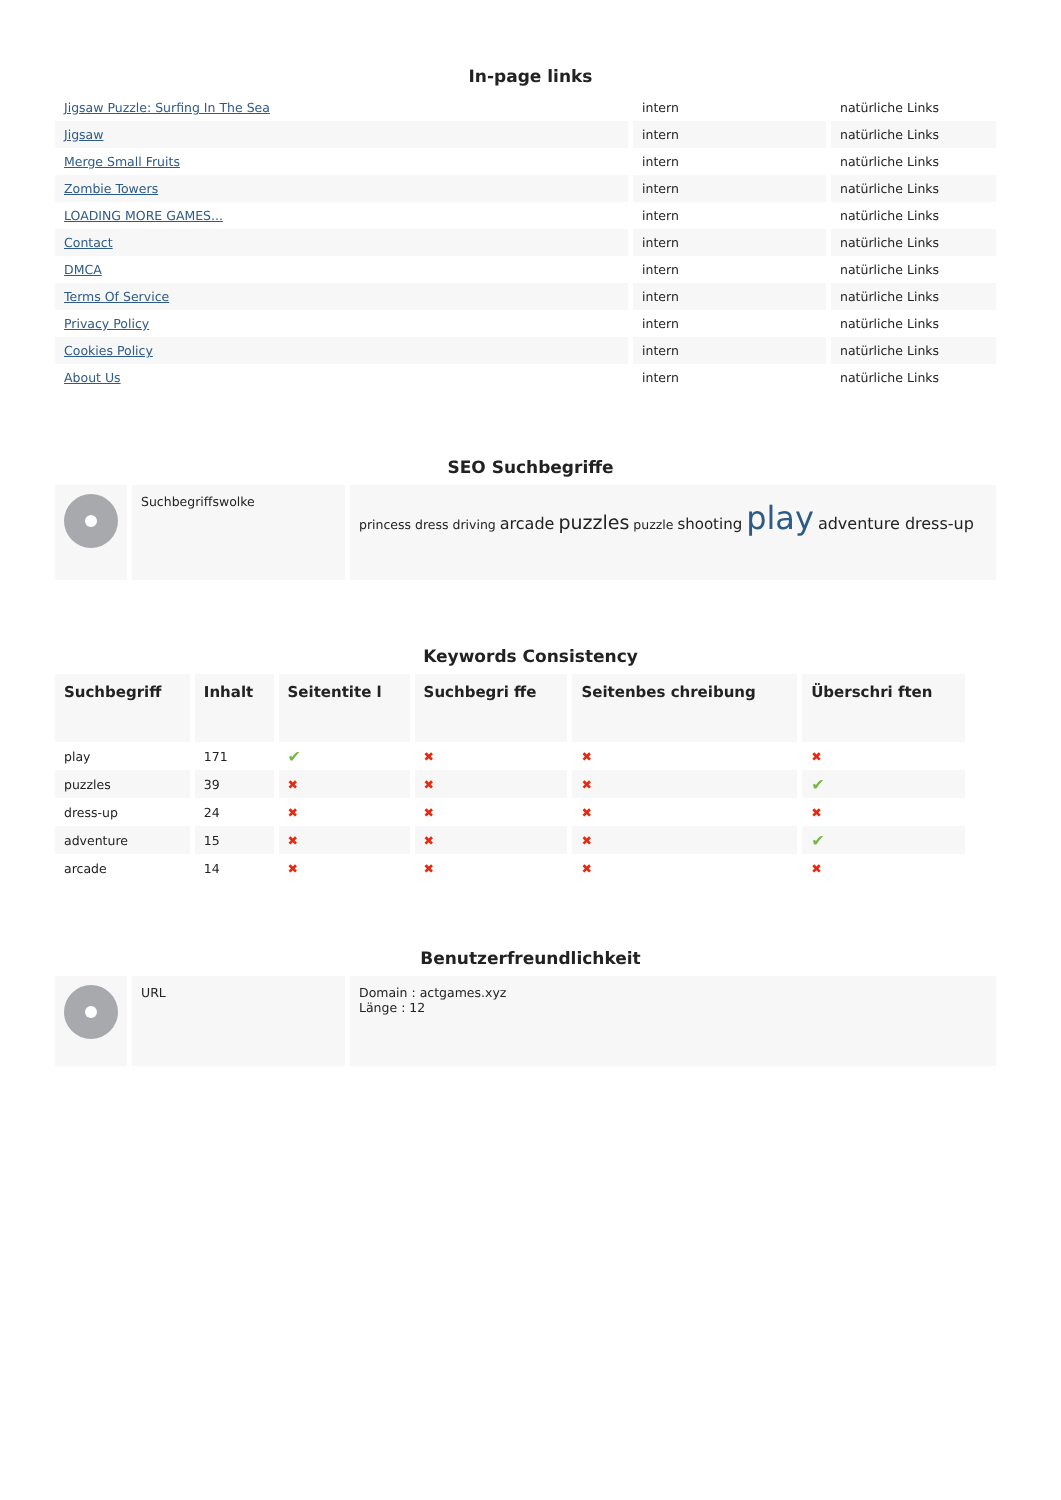In-page links
| Jigsaw Puzzle: Surfing In The Sea | intern | natürliche Links |
| Jigsaw | intern | natürliche Links |
| Merge Small Fruits | intern | natürliche Links |
| Zombie Towers | intern | natürliche Links |
| LOADING MORE GAMES... | intern | natürliche Links |
| Contact | intern | natürliche Links |
| DMCA | intern | natürliche Links |
| Terms Of Service | intern | natürliche Links |
| Privacy Policy | intern | natürliche Links |
| Cookies Policy | intern | natürliche Links |
| About Us | intern | natürliche Links |
SEO Suchbegriffe
| | Suchbegriffswolke | princess dress driving arcade puzzles puzzle shooting play adventure dress-up |
Keywords Consistency
| Suchbegriff | Inhalt | Seitentite l | Suchbegri ffe | Seitenbes chreibung | Überschri ften |
| --- | --- | --- | --- | --- | --- |
| play | 171 | ✔ | ✖ | ✖ | ✖ |
| puzzles | 39 | ✖ | ✖ | ✖ | ✔ |
| dress-up | 24 | ✖ | ✖ | ✖ | ✖ |
| adventure | 15 | ✖ | ✖ | ✖ | ✔ |
| arcade | 14 | ✖ | ✖ | ✖ | ✖ |
Benutzerfreundlichkeit
| | URL | Domain : actgames.xyz Länge : 12 |